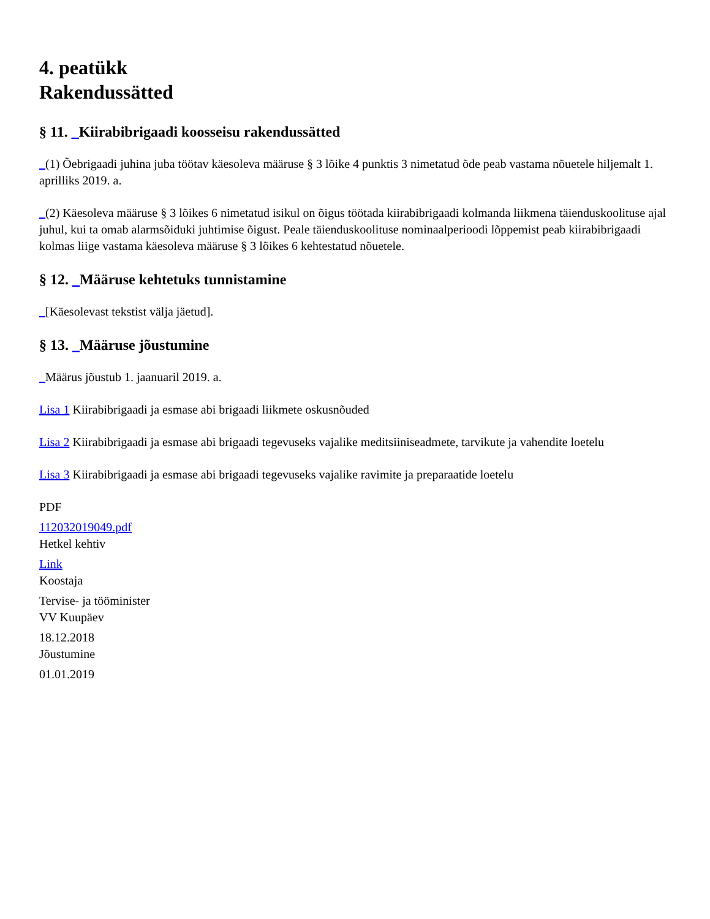4. peatükk
Rakendussätted
§ 11. _Kiirabibrigaadi koosseisu rakendussätted
_(1) Õebrigaadi juhina juba töötav käesoleva määruse § 3 lõike 4 punktis 3 nimetatud õde peab vastama nõuetele hiljemalt 1. aprilliks 2019. a.
_(2) Käesoleva määruse § 3 lõikes 6 nimetatud isikul on õigus töötada kiirabibrigaadi kolmanda liikmena täienduskoolituse ajal juhul, kui ta omab alarmsõiduki juhtimise õigust. Peale täienduskoolituse nominaalperioodi lõppemist peab kiirabibrigaadi kolmas liige vastama käesoleva määruse § 3 lõikes 6 kehtestatud nõuetele.
§ 12. _Määruse kehtetuks tunnistamine
_[Käesolevast tekstist välja jäetud].
§ 13. _Määruse jõustumine
_Määrus jõustub 1. jaanuaril 2019. a.
Lisa 1 Kiirabibrigaadi ja esmase abi brigaadi liikmete oskusnõuded
Lisa 2 Kiirabibrigaadi ja esmase abi brigaadi tegevuseks vajalike meditsiiniseadmete, tarvikute ja vahendite loetelu
Lisa 3 Kiirabibrigaadi ja esmase abi brigaadi tegevuseks vajalike ravimite ja preparaatide loetelu
PDF
112032019049.pdf
Hetkel kehtiv
Link
Koostaja
Tervise- ja tööminister
VV Kuupäev
18.12.2018
Jõustumine
01.01.2019